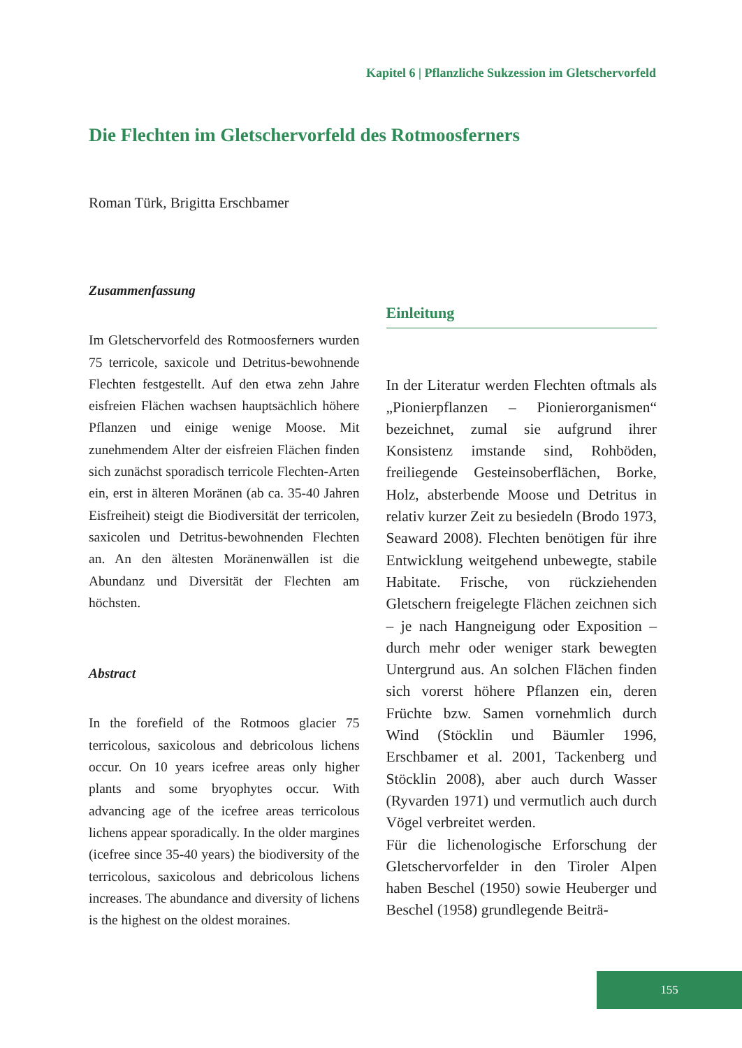Kapitel 6 | Pflanzliche Sukzession im Gletschervorfeld
Die Flechten im Gletschervorfeld des Rotmoosferners
Roman Türk, Brigitta Erschbamer
Zusammenfassung
Im Gletschervorfeld des Rotmoosferners wurden 75 terricole, saxicole und Detritus-bewohnende Flechten festgestellt. Auf den etwa zehn Jahre eisfreien Flächen wachsen hauptsächlich höhere Pflanzen und einige wenige Moose. Mit zunehmendem Alter der eisfreien Flächen finden sich zunächst sporadisch terricole Flechten-Arten ein, erst in älteren Moränen (ab ca. 35-40 Jahren Eisfreiheit) steigt die Biodiversität der terricolen, saxicolen und Detritus-bewohnenden Flechten an. An den ältesten Moränenwällen ist die Abundanz und Diversität der Flechten am höchsten.
Abstract
In the forefield of the Rotmoos glacier 75 terricolous, saxicolous and debricolous lichens occur. On 10 years icefree areas only higher plants and some bryophytes occur. With advancing age of the icefree areas terricolous lichens appear sporadically. In the older margines (icefree since 35-40 years) the biodiversity of the terricolous, saxicolous and debricolous lichens increases. The abundance and diversity of lichens is the highest on the oldest moraines.
Einleitung
In der Literatur werden Flechten oftmals als „Pionierpflanzen – Pionierorganismen“ bezeichnet, zumal sie aufgrund ihrer Konsistenz imstande sind, Rohböden, freiliegende Gesteinsoberflächen, Borke, Holz, absterbende Moose und Detritus in relativ kurzer Zeit zu besiedeln (Brodo 1973, Seaward 2008). Flechten benötigen für ihre Entwicklung weitgehend unbewegte, stabile Habitate. Frische, von rückziehenden Gletschern freigelegte Flächen zeichnen sich – je nach Hangneigung oder Exposition – durch mehr oder weniger stark bewegten Untergrund aus. An solchen Flächen finden sich vorerst höhere Pflanzen ein, deren Früchte bzw. Samen vornehmlich durch Wind (Stöcklin und Bäumler 1996, Erschbamer et al. 2001, Tackenberg und Stöcklin 2008), aber auch durch Wasser (Ryvarden 1971) und vermutlich auch durch Vögel verbreitet werden.
Für die lichenologische Erforschung der Gletschervorfelder in den Tiroler Alpen haben Beschel (1950) sowie Heuberger und Beschel (1958) grundlegende Beiträ-
155